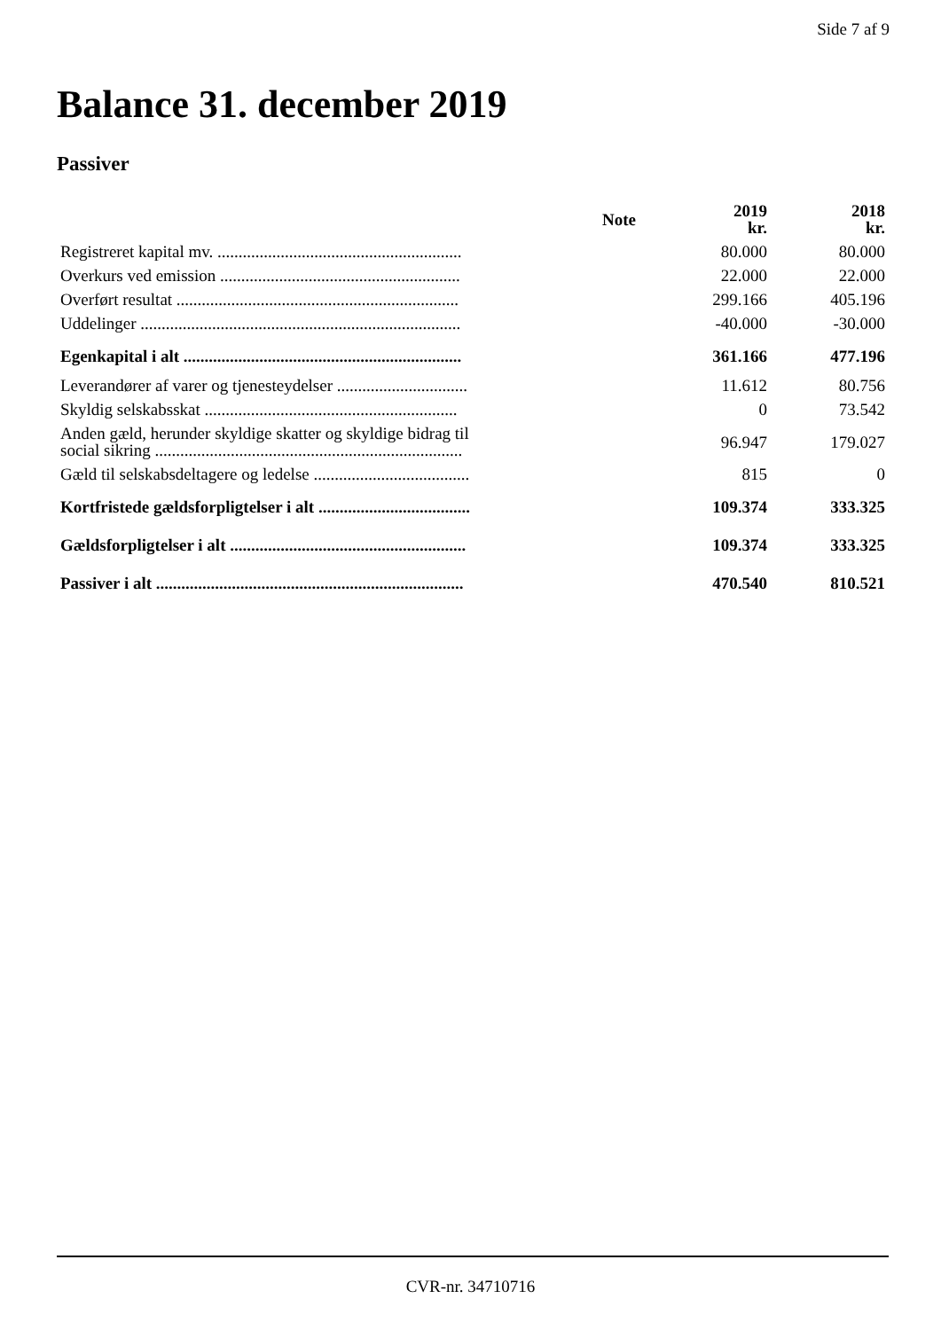Side 7 af 9
Balance 31. december 2019
Passiver
| | Note | 2019 kr. | 2018 kr. |
| --- | --- | --- | --- |
| Registreret kapital mv. .......................................................... | | 80.000 | 80.000 |
| Overkurs ved emission ......................................................... | | 22.000 | 22.000 |
| Overført resultat ................................................................... | | 299.166 | 405.196 |
| Uddelinger ............................................................................ | | -40.000 | -30.000 |
| Egenkapital i alt .................................................................. | | 361.166 | 477.196 |
| Leverandører af varer og tjenesteydelser ............................... | | 11.612 | 80.756 |
| Skyldig selskabsskat ............................................................ | | 0 | 73.542 |
| Anden gæld, herunder skyldige skatter og skyldige bidrag til social sikring ......................................................................... | | 96.947 | 179.027 |
| Gæld til selskabsdeltagere og ledelse ..................................... | | 815 | 0 |
| Kortfristede gældsforpligtelser i alt .................................... | | 109.374 | 333.325 |
| Gældsforpligtelser i alt ........................................................ | | 109.374 | 333.325 |
| Passiver i alt ......................................................................... | | 470.540 | 810.521 |
CVR-nr. 34710716